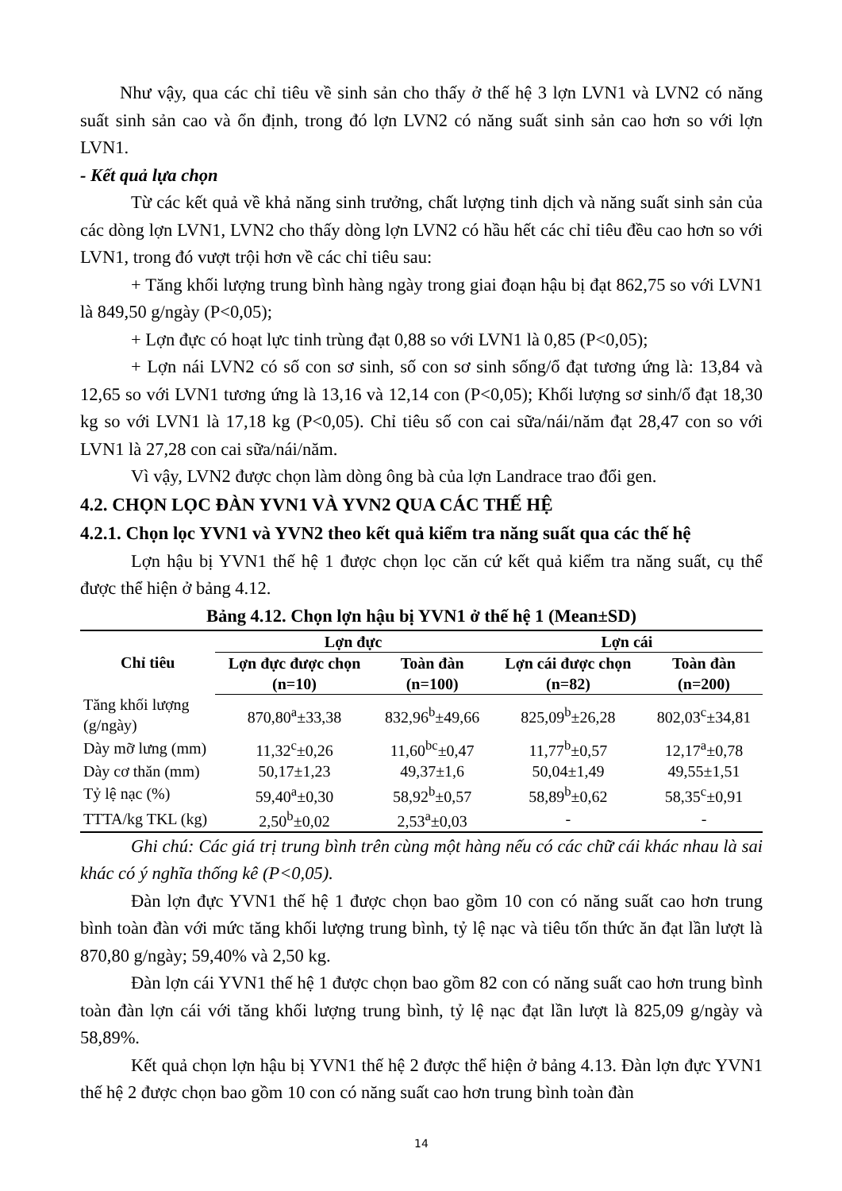Như vậy, qua các chỉ tiêu về sinh sản cho thấy ở thế hệ 3 lợn LVN1 và LVN2 có năng suất sinh sản cao và ổn định, trong đó lợn LVN2 có năng suất sinh sản cao hơn so với lợn LVN1.
- Kết quả lựa chọn
Từ các kết quả về khả năng sinh trưởng, chất lượng tinh dịch và năng suất sinh sản của các dòng lợn LVN1, LVN2 cho thấy dòng lợn LVN2 có hầu hết các chỉ tiêu đều cao hơn so với LVN1, trong đó vượt trội hơn về các chỉ tiêu sau:
+ Tăng khối lượng trung bình hàng ngày trong giai đoạn hậu bị đạt 862,75 so với LVN1 là 849,50 g/ngày (P<0,05);
+ Lợn đực có hoạt lực tinh trùng đạt 0,88 so với LVN1 là 0,85 (P<0,05);
+ Lợn nái LVN2 có số con sơ sinh, số con sơ sinh sống/ổ đạt tương ứng là: 13,84 và 12,65 so với LVN1 tương ứng là 13,16 và 12,14 con (P<0,05); Khối lượng sơ sinh/ổ đạt 18,30 kg so với LVN1 là 17,18 kg (P<0,05). Chỉ tiêu số con cai sữa/nái/năm đạt 28,47 con so với LVN1 là 27,28 con cai sữa/nái/năm.
Vì vậy, LVN2 được chọn làm dòng ông bà của lợn Landrace trao đổi gen.
4.2. CHỌN LỌC ĐÀN YVN1 VÀ YVN2 QUA CÁC THẾ HỆ
4.2.1. Chọn lọc YVN1 và YVN2 theo kết quả kiểm tra năng suất qua các thế hệ
Lợn hậu bị YVN1 thế hệ 1 được chọn lọc căn cứ kết quả kiểm tra năng suất, cụ thể được thể hiện ở bảng 4.12.
Bảng 4.12. Chọn lợn hậu bị YVN1 ở thế hệ 1 (Mean±SD)
| Chỉ tiêu | Lợn đực | | Lợn cái | |
| --- | --- | --- | --- | --- |
| | Lợn đực được chọn (n=10) | Toàn đàn (n=100) | Lợn cái được chọn (n=82) | Toàn đàn (n=200) |
| Tăng khối lượng (g/ngày) | 870,80<sup>a</sup>±33,38 | 832,96<sup>b</sup>±49,66 | 825,09<sup>b</sup>±26,28 | 802,03<sup>c</sup>±34,81 |
| Dày mỡ lưng (mm) | 11,32<sup>c</sup>±0,26 | 11,60<sup>bc</sup>±0,47 | 11,77<sup>b</sup>±0,57 | 12,17<sup>a</sup>±0,78 |
| Dày cơ thăn (mm) | 50,17±1,23 | 49,37±1,6 | 50,04±1,49 | 49,55±1,51 |
| Tỷ lệ nạc (%) | 59,40<sup>a</sup>±0,30 | 58,92<sup>b</sup>±0,57 | 58,89<sup>b</sup>±0,62 | 58,35<sup>c</sup>±0,91 |
| TTTA/kg TKL (kg) | 2,50<sup>b</sup>±0,02 | 2,53<sup>a</sup>±0,03 | - | - |
Ghi chú: Các giá trị trung bình trên cùng một hàng nếu có các chữ cái khác nhau là sai khác có ý nghĩa thống kê (P<0,05).
Đàn lợn đực YVN1 thế hệ 1 được chọn bao gồm 10 con có năng suất cao hơn trung bình toàn đàn với mức tăng khối lượng trung bình, tỷ lệ nạc và tiêu tốn thức ăn đạt lần lượt là 870,80 g/ngày; 59,40% và 2,50 kg.
Đàn lợn cái YVN1 thế hệ 1 được chọn bao gồm 82 con có năng suất cao hơn trung bình toàn đàn lợn cái với tăng khối lượng trung bình, tỷ lệ nạc đạt lần lượt là 825,09 g/ngày và 58,89%.
Kết quả chọn lợn hậu bị YVN1 thế hệ 2 được thể hiện ở bảng 4.13. Đàn lợn đực YVN1 thế hệ 2 được chọn bao gồm 10 con có năng suất cao hơn trung bình toàn đàn
14